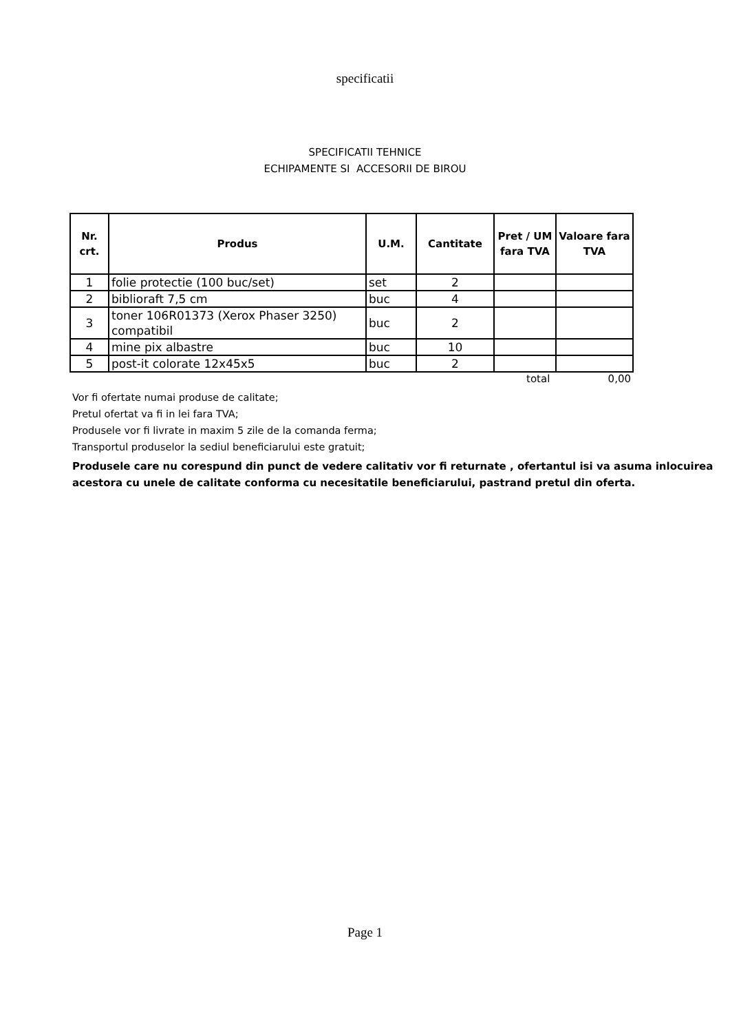specificatii
SPECIFICATII TEHNICE
ECHIPAMENTE SI ACCESORII DE BIROU
| Nr. crt. | Produs | U.M. | Cantitate | Pret / UM fara TVA | Valoare fara TVA |
| --- | --- | --- | --- | --- | --- |
| 1 | folie protectie (100 buc/set) | set | 2 | | |
| 2 | biblioraft 7,5 cm | buc | 4 | | |
| 3 | toner 106R01373 (Xerox Phaser 3250) compatibil | buc | 2 | | |
| 4 | mine pix albastre | buc | 10 | | |
| 5 | post-it colorate 12x45x5 | buc | 2 | | |
total 0,00
Vor fi ofertate numai produse de calitate;
Pretul ofertat va fi in lei fara TVA;
Produsele vor fi livrate in maxim 5 zile de la comanda ferma;
Transportul produselor la sediul beneficiarului este gratuit;
Produsele care nu corespund din punct de vedere calitativ vor fi returnate , ofertantul isi va asuma inlocuirea acestora cu unele de calitate conforma cu necesitatile beneficiarului, pastrand pretul din oferta.
Page 1